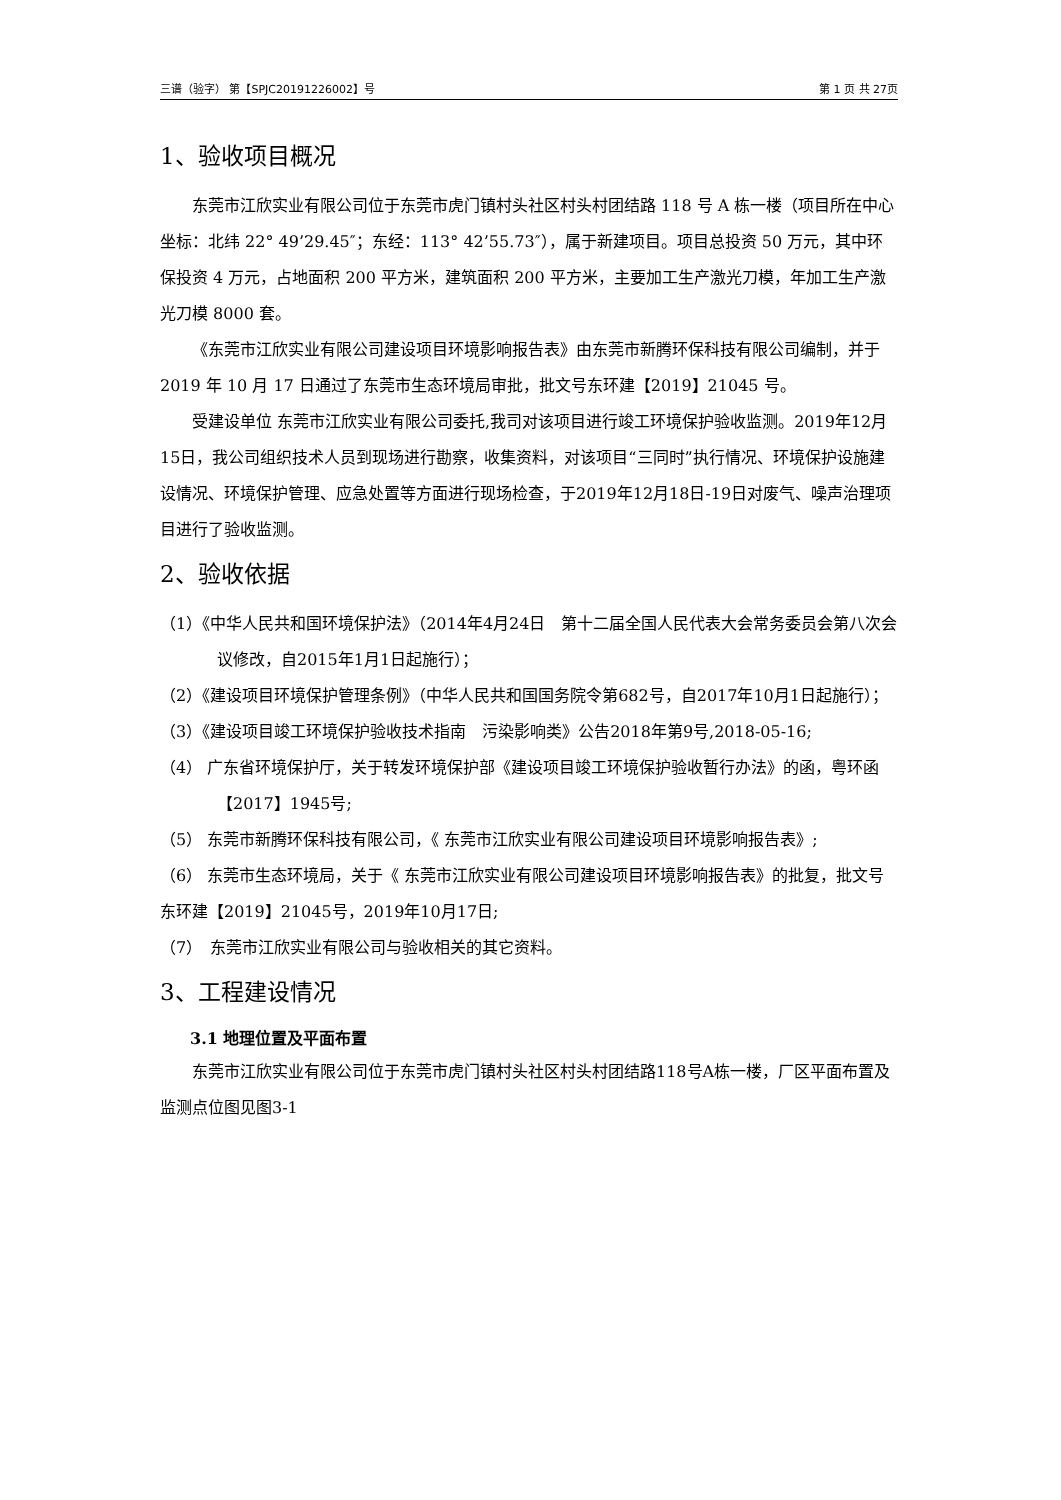三谱（验字） 第【SPJC20191226002】号 第 1 页 共 27页
1、验收项目概况
东莞市江欣实业有限公司位于东莞市虎门镇村头社区村头村团结路 118 号 A 栋一楼（项目所在中心坐标：北纬 22° 49’29.45″；东经：113° 42’55.73″），属于新建项目。项目总投资 50 万元，其中环保投资 4 万元，占地面积 200 平方米，建筑面积 200 平方米，主要加工生产激光刀模，年加工生产激光刀模 8000 套。
《东莞市江欣实业有限公司建设项目环境影响报告表》由东莞市新腾环保科技有限公司编制，并于 2019 年 10 月 17 日通过了东莞市生态环境局审批，批文号东环建【2019】21045 号。
受建设单位 东莞市江欣实业有限公司委托,我司对该项目进行竣工环境保护验收监测。2019年12月15日，我公司组织技术人员到现场进行勘察，收集资料，对该项目“三同时”执行情况、环境保护设施建设情况、环境保护管理、应急处置等方面进行现场检查，于2019年12月18日-19日对废气、噪声治理项目进行了验收监测。
2、验收依据
（1）《中华人民共和国环境保护法》（2014年4月24日　第十二届全国人民代表大会常务委员会第八次会议修改，自2015年1月1日起施行）；
（2）《建设项目环境保护管理条例》（中华人民共和国国务院令第682号，自2017年10月1日起施行）；
（3）《建设项目竣工环境保护验收技术指南　污染影响类》公告2018年第9号,2018-05-16;
（4） 广东省环境保护厅，关于转发环境保护部《建设项目竣工环境保护验收暂行办法》的函，粤环函【2017】1945号;
（5） 东莞市新腾环保科技有限公司，《 东莞市江欣实业有限公司建设项目环境影响报告表》;
（6） 东莞市生态环境局，关于《 东莞市江欣实业有限公司建设项目环境影响报告表》的批复，批文号东环建【2019】21045号，2019年10月17日;
（7）　东莞市江欣实业有限公司与验收相关的其它资料。
3、工程建设情况
3.1 地理位置及平面布置
东莞市江欣实业有限公司位于东莞市虎门镇村头社区村头村团结路118号A栋一楼，厂区平面布置及监测点位图见图3-1